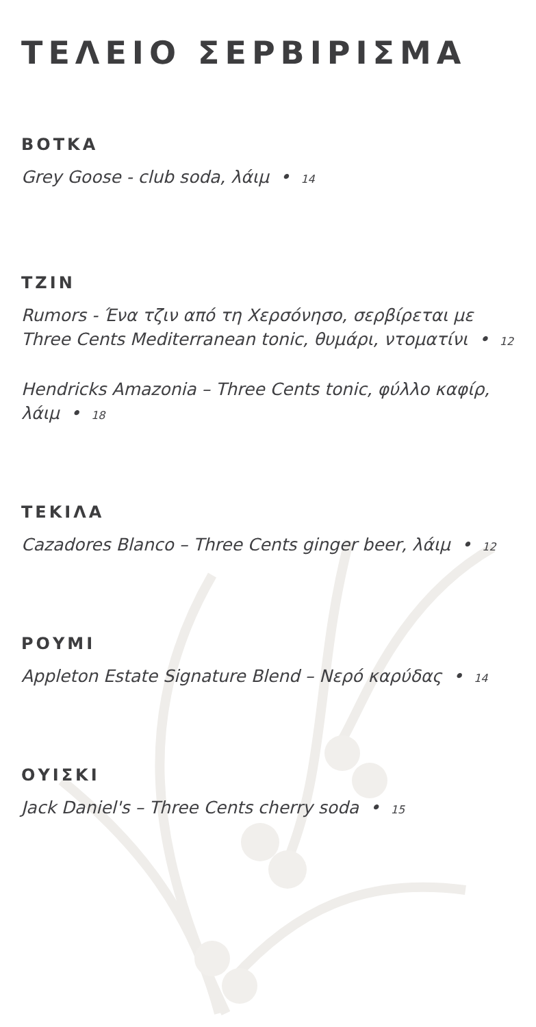ΤΕΛΕΙΟ ΣΕΡΒΙΡΙΣΜΑ
ΒΟΤΚΑ
Grey Goose - club soda, λάιμ • 14
ΤΖΙΝ
Rumors - Ένα τζιν από τη Χερσόνησο, σερβίρεται με Three Cents Mediterranean tonic, θυμάρι, ντοματίνι • 12
Hendricks Amazonia – Three Cents tonic, φύλλο καφίρ, λάιμ • 18
ΤΕΚΙΛΑ
Cazadores Blanco – Three Cents ginger beer, λάιμ • 12
ΡΟΥΜΙ
Appleton Estate Signature Blend – Νερό καρύδας • 14
ΟΥΙΣΚΙ
Jack Daniel's – Three Cents cherry soda • 15